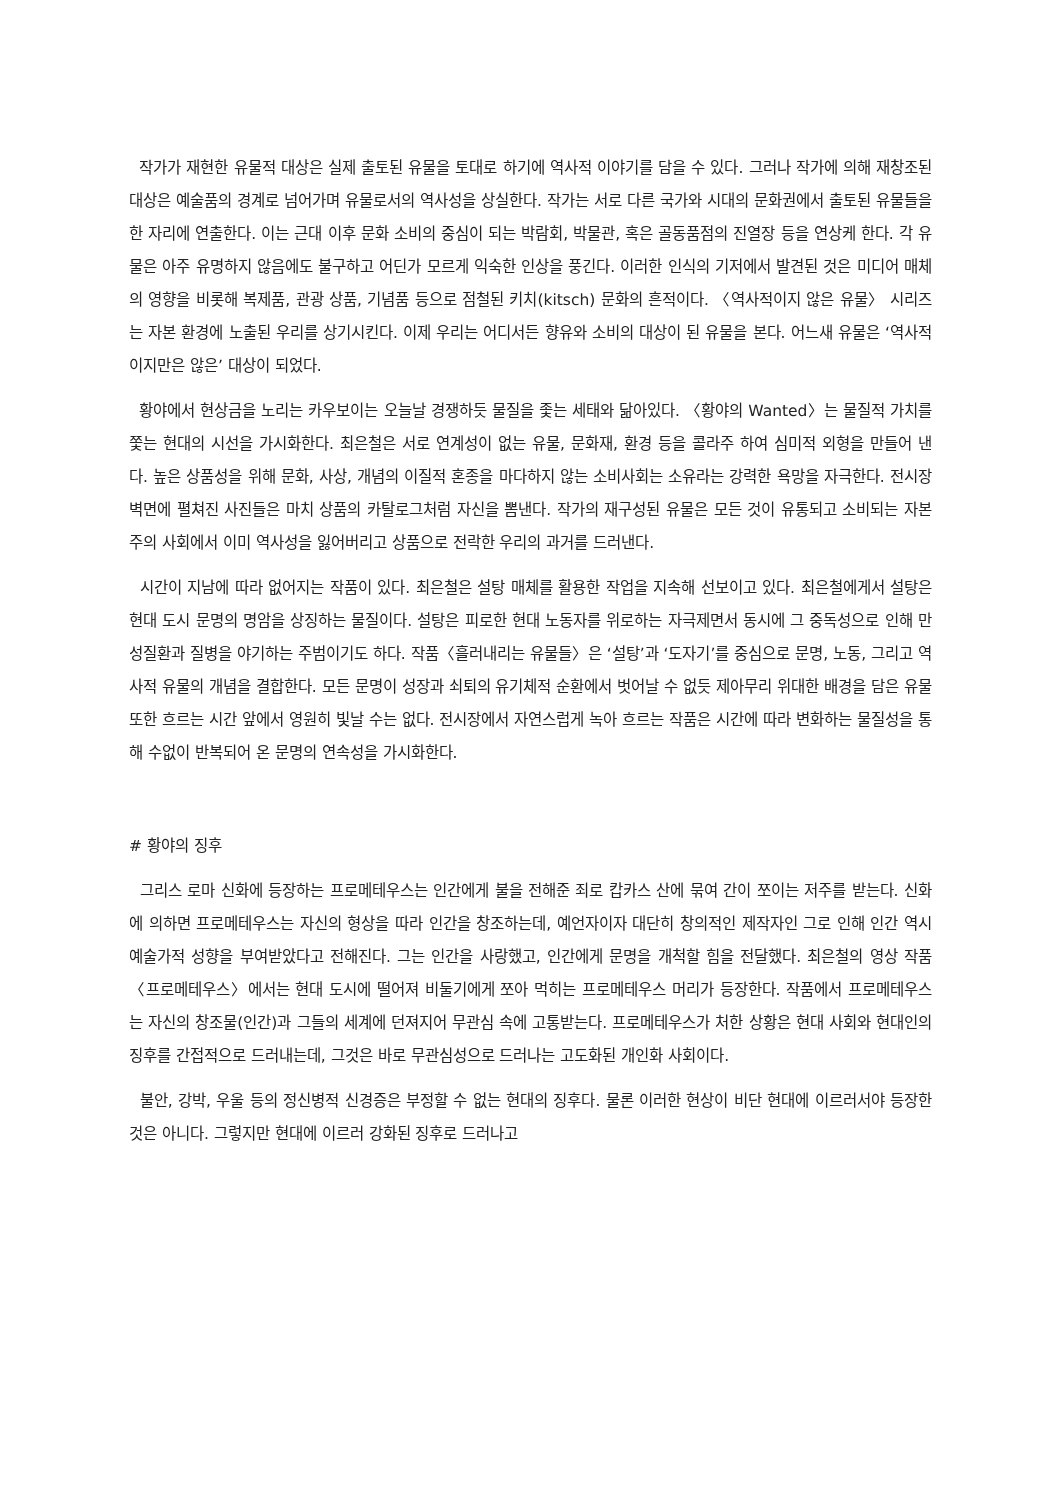작가가 재현한 유물적 대상은 실제 출토된 유물을 토대로 하기에 역사적 이야기를 담을 수 있다. 그러나 작가에 의해 재창조된 대상은 예술품의 경계로 넘어가며 유물로서의 역사성을 상실한다. 작가는 서로 다른 국가와 시대의 문화권에서 출토된 유물들을 한 자리에 연출한다. 이는 근대 이후 문화 소비의 중심이 되는 박람회, 박물관, 혹은 골동품점의 진열장 등을 연상케 한다. 각 유물은 아주 유명하지 않음에도 불구하고 어딘가 모르게 익숙한 인상을 풍긴다. 이러한 인식의 기저에서 발견된 것은 미디어 매체의 영향을 비롯해 복제품, 관광 상품, 기념품 등으로 점철된 키치(kitsch) 문화의 흔적이다. 〈역사적이지 않은 유물〉 시리즈는 자본 환경에 노출된 우리를 상기시킨다. 이제 우리는 어디서든 향유와 소비의 대상이 된 유물을 본다. 어느새 유물은 ‘역사적이지만은 않은’ 대상이 되었다.
황야에서 현상금을 노리는 카우보이는 오늘날 경쟁하듯 물질을 좇는 세태와 닮아있다. 〈황야의 Wanted〉는 물질적 가치를 쫓는 현대의 시선을 가시화한다. 최은철은 서로 연계성이 없는 유물, 문화재, 환경 등을 콜라주 하여 심미적 외형을 만들어 낸다. 높은 상품성을 위해 문화, 사상, 개념의 이질적 혼종을 마다하지 않는 소비사회는 소유라는 강력한 욕망을 자극한다. 전시장 벽면에 펼쳐진 사진들은 마치 상품의 카탈로그처럼 자신을 뽐낸다. 작가의 재구성된 유물은 모든 것이 유통되고 소비되는 자본주의 사회에서 이미 역사성을 잃어버리고 상품으로 전락한 우리의 과거를 드러낸다.
시간이 지남에 따라 없어지는 작품이 있다. 최은철은 설탕 매체를 활용한 작업을 지속해 선보이고 있다. 최은철에게서 설탕은 현대 도시 문명의 명암을 상징하는 물질이다. 설탕은 피로한 현대 노동자를 위로하는 자극제면서 동시에 그 중독성으로 인해 만성질환과 질병을 야기하는 주범이기도 하다. 작품〈흘러내리는 유물들〉은 ‘설탕’과 ‘도자기’를 중심으로 문명, 노동, 그리고 역사적 유물의 개념을 결합한다. 모든 문명이 성장과 쇠퇴의 유기체적 순환에서 벗어날 수 없듯 제아무리 위대한 배경을 담은 유물 또한 흐르는 시간 앞에서 영원히 빛날 수는 없다. 전시장에서 자연스럽게 녹아 흐르는 작품은 시간에 따라 변화하는 물질성을 통해 수없이 반복되어 온 문명의 연속성을 가시화한다.
# 황야의 징후
그리스 로마 신화에 등장하는 프로메테우스는 인간에게 불을 전해준 죄로 캅카스 산에 묶여 간이 쪼이는 저주를 받는다. 신화에 의하면 프로메테우스는 자신의 형상을 따라 인간을 창조하는데, 예언자이자 대단히 창의적인 제작자인 그로 인해 인간 역시 예술가적 성향을 부여받았다고 전해진다. 그는 인간을 사랑했고, 인간에게 문명을 개척할 힘을 전달했다. 최은철의 영상 작품〈프로메테우스〉에서는 현대 도시에 떨어져 비둘기에게 쪼아 먹히는 프로메테우스 머리가 등장한다. 작품에서 프로메테우스는 자신의 창조물(인간)과 그들의 세계에 던져지어 무관심 속에 고통받는다. 프로메테우스가 처한 상황은 현대 사회와 현대인의 징후를 간접적으로 드러내는데, 그것은 바로 무관심성으로 드러나는 고도화된 개인화 사회이다.
불안, 강박, 우울 등의 정신병적 신경증은 부정할 수 없는 현대의 징후다. 물론 이러한 현상이 비단 현대에 이르러서야 등장한 것은 아니다. 그렇지만 현대에 이르러 강화된 징후로 드러나고